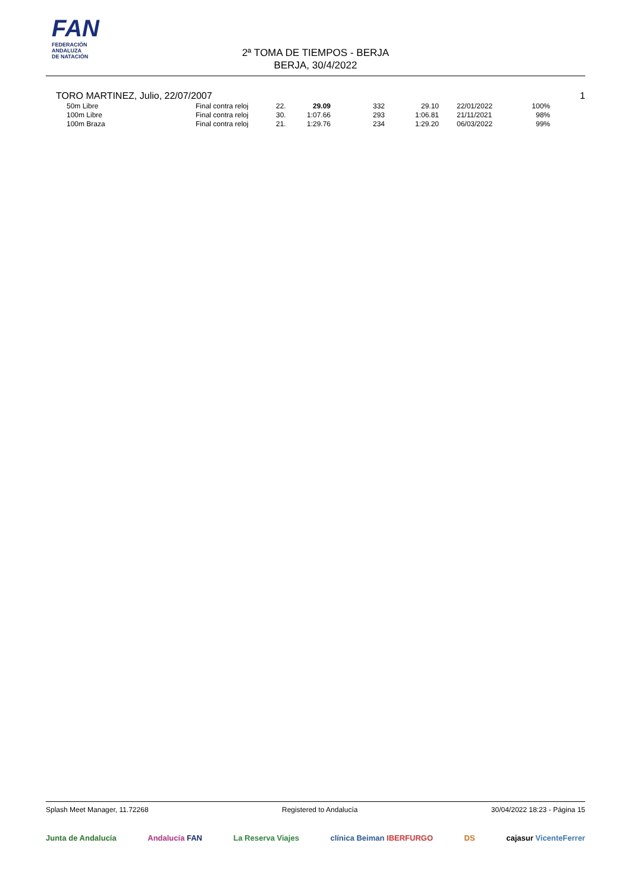FAN
FEDERACIÓN
ANDALUZA
DE NATACIÓN
2ª TOMA DE TIEMPOS - BERJA
BERJA, 30/4/2022
TORO MARTINEZ, Julio, 22/07/2007 1
| 50m Libre | Final contra reloj | 22. | 29.09 | 332 | 29.10 | | 22/01/2022 | 100% |
| 100m Libre | Final contra reloj | 30. | 1:07.66 | 293 | 1:06.81 | | 21/11/2021 | 98% |
| 100m Braza | Final contra reloj | 21. | 1:29.76 | 234 | 1:29.20 | | 06/03/2022 | 99% |
Splash Meet Manager, 11.72268 Registered to Andalucía 30/04/2022 18:23 - Página 15
Junta de Andalucía Andalucía FAN La Reserva Viajes clínica Beiman IBERFURGO DS cajasur VicenteFerrer